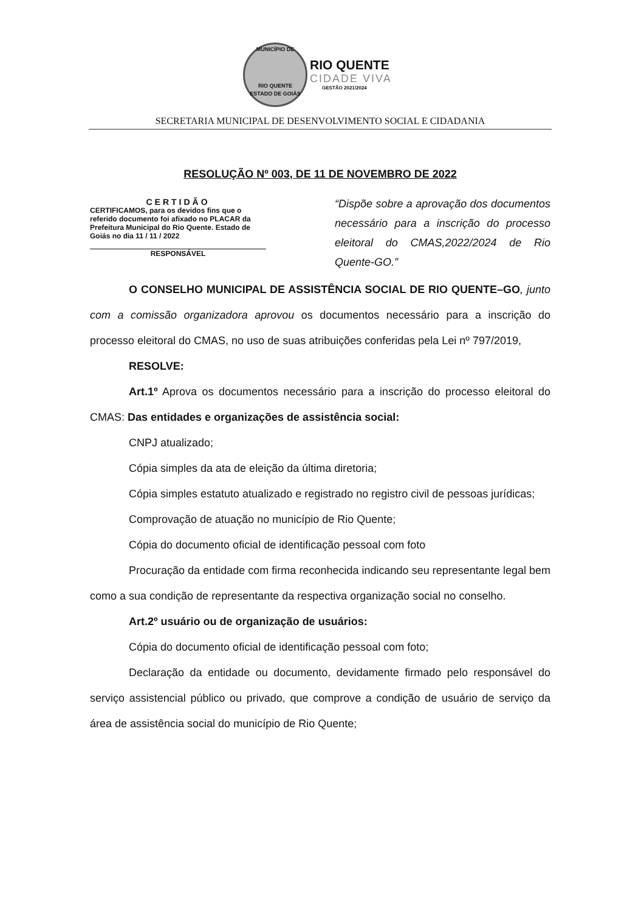MUNICÍPIO DE
RIO QUENTE
ESTADO DE GOIÁS
RIO QUENTE
CIDADE VIVA
GESTÃO 2021/2024
SECRETARIA MUNICIPAL DE DESENVOLVIMENTO SOCIAL E CIDADANIA
RESOLUÇÃO Nº 003, DE 11 DE NOVEMBRO DE 2022
CERTIDÃO
CERTIFICAMOS, para os devidos fins que o referido documento foi afixado no PLACAR da Prefeitura Municipal do Rio Quente. Estado de Goiás no dia 11 / 11 / 2022
RESPONSÁVEL
“Dispõe sobre a aprovação dos documentos necessário para a inscrição do processo eleitoral do CMAS,2022/2024 de Rio Quente-GO.”
O CONSELHO MUNICIPAL DE ASSISTÊNCIA SOCIAL DE RIO QUENTE–GO, junto com a comissão organizadora aprovou os documentos necessário para a inscrição do processo eleitoral do CMAS, no uso de suas atribuições conferidas pela Lei nº 797/2019,
RESOLVE:
Art.1º Aprova os documentos necessário para a inscrição do processo eleitoral do CMAS: Das entidades e organizações de assistência social:
CNPJ atualizado;
Cópia simples da ata de eleição da última diretoria;
Cópia simples estatuto atualizado e registrado no registro civil de pessoas jurídicas;
Comprovação de atuação no município de Rio Quente;
Cópia do documento oficial de identificação pessoal com foto
Procuração da entidade com firma reconhecida indicando seu representante legal bem como a sua condição de representante da respectiva organização social no conselho.
Art.2º usuário ou de organização de usuários:
Cópia do documento oficial de identificação pessoal com foto;
Declaração da entidade ou documento, devidamente firmado pelo responsável do serviço assistencial público ou privado, que comprove a condição de usuário de serviço da área de assistência social do município de Rio Quente;